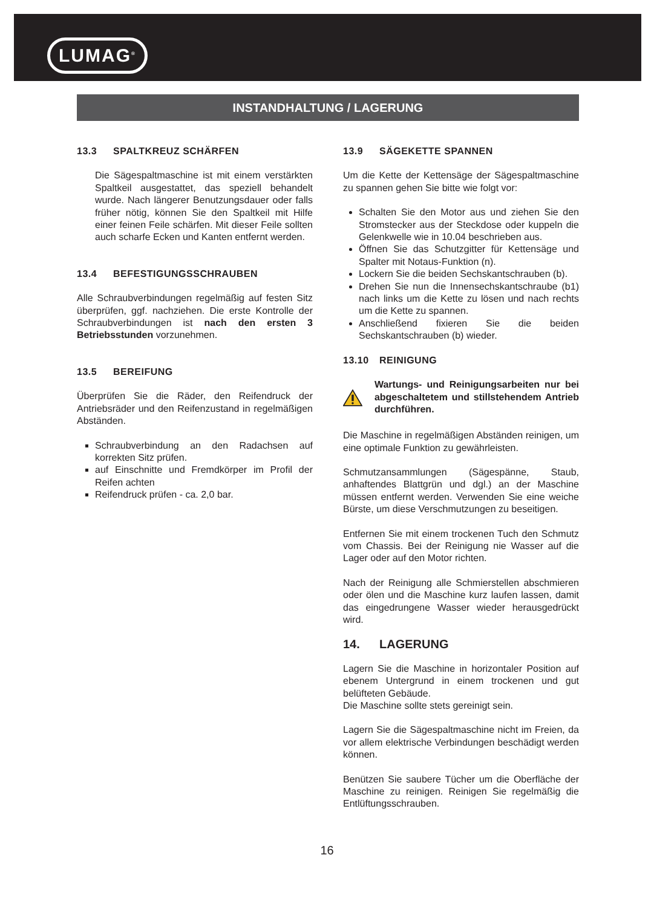LUMAG<sup>®</sup>
INSTANDHALTUNG / LAGERUNG
13.3 SPALTKREUZ SCHÄRFEN
Die Sägespaltmaschine ist mit einem verstärkten Spaltkeil ausgestattet, das speziell behandelt wurde. Nach längerer Benutzungsdauer oder falls früher nötig, können Sie den Spaltkeil mit Hilfe einer feinen Feile schärfen. Mit dieser Feile sollten auch scharfe Ecken und Kanten entfernt werden.
13.4 BEFESTIGUNGSSCHRAUBEN
Alle Schraubverbindungen regelmäßig auf festen Sitz überprüfen, ggf. nachziehen. Die erste Kontrolle der Schraubverbindungen ist nach den ersten 3 Betriebsstunden vorzunehmen.
13.5 BEREIFUNG
Überprüfen Sie die Räder, den Reifendruck der Antriebsräder und den Reifenzustand in regelmäßigen Abständen.
Schraubverbindung an den Radachsen auf korrekten Sitz prüfen.
auf Einschnitte und Fremdkörper im Profil der Reifen achten
Reifendruck prüfen - ca. 2,0 bar.
13.9 SÄGEKETTE SPANNEN
Um die Kette der Kettensäge der Sägespaltmaschine zu spannen gehen Sie bitte wie folgt vor:
Schalten Sie den Motor aus und ziehen Sie den Stromstecker aus der Steckdose oder kuppeln die Gelenkwelle wie in 10.04 beschrieben aus.
Öffnen Sie das Schutzgitter für Kettensäge und Spalter mit Notaus-Funktion (n).
Lockern Sie die beiden Sechskantschrauben (b).
Drehen Sie nun die Innensechskantschraube (b1) nach links um die Kette zu lösen und nach rechts um die Kette zu spannen.
Anschließend fixieren Sie die beiden Sechskantschrauben (b) wieder.
13.10 REINIGUNG
Wartungs- und Reinigungsarbeiten nur bei abgeschaltetem und stillstehendem Antrieb durchführen.
Die Maschine in regelmäßigen Abständen reinigen, um eine optimale Funktion zu gewährleisten.
Schmutzansammlungen (Sägespänne, Staub, anhaftendes Blattgrün und dgl.) an der Maschine müssen entfernt werden. Verwenden Sie eine weiche Bürste, um diese Verschmutzungen zu beseitigen.
Entfernen Sie mit einem trockenen Tuch den Schmutz vom Chassis. Bei der Reinigung nie Wasser auf die Lager oder auf den Motor richten.
Nach der Reinigung alle Schmierstellen abschmieren oder ölen und die Maschine kurz laufen lassen, damit das eingedrungene Wasser wieder herausgedrückt wird.
14. LAGERUNG
Lagern Sie die Maschine in horizontaler Position auf ebenem Untergrund in einem trockenen und gut belüfteten Gebäude.
Die Maschine sollte stets gereinigt sein.
Lagern Sie die Sägespaltmaschine nicht im Freien, da vor allem elektrische Verbindungen beschädigt werden können.
Benützen Sie saubere Tücher um die Oberfläche der Maschine zu reinigen. Reinigen Sie regelmäßig die Entlüftungsschrauben.
16